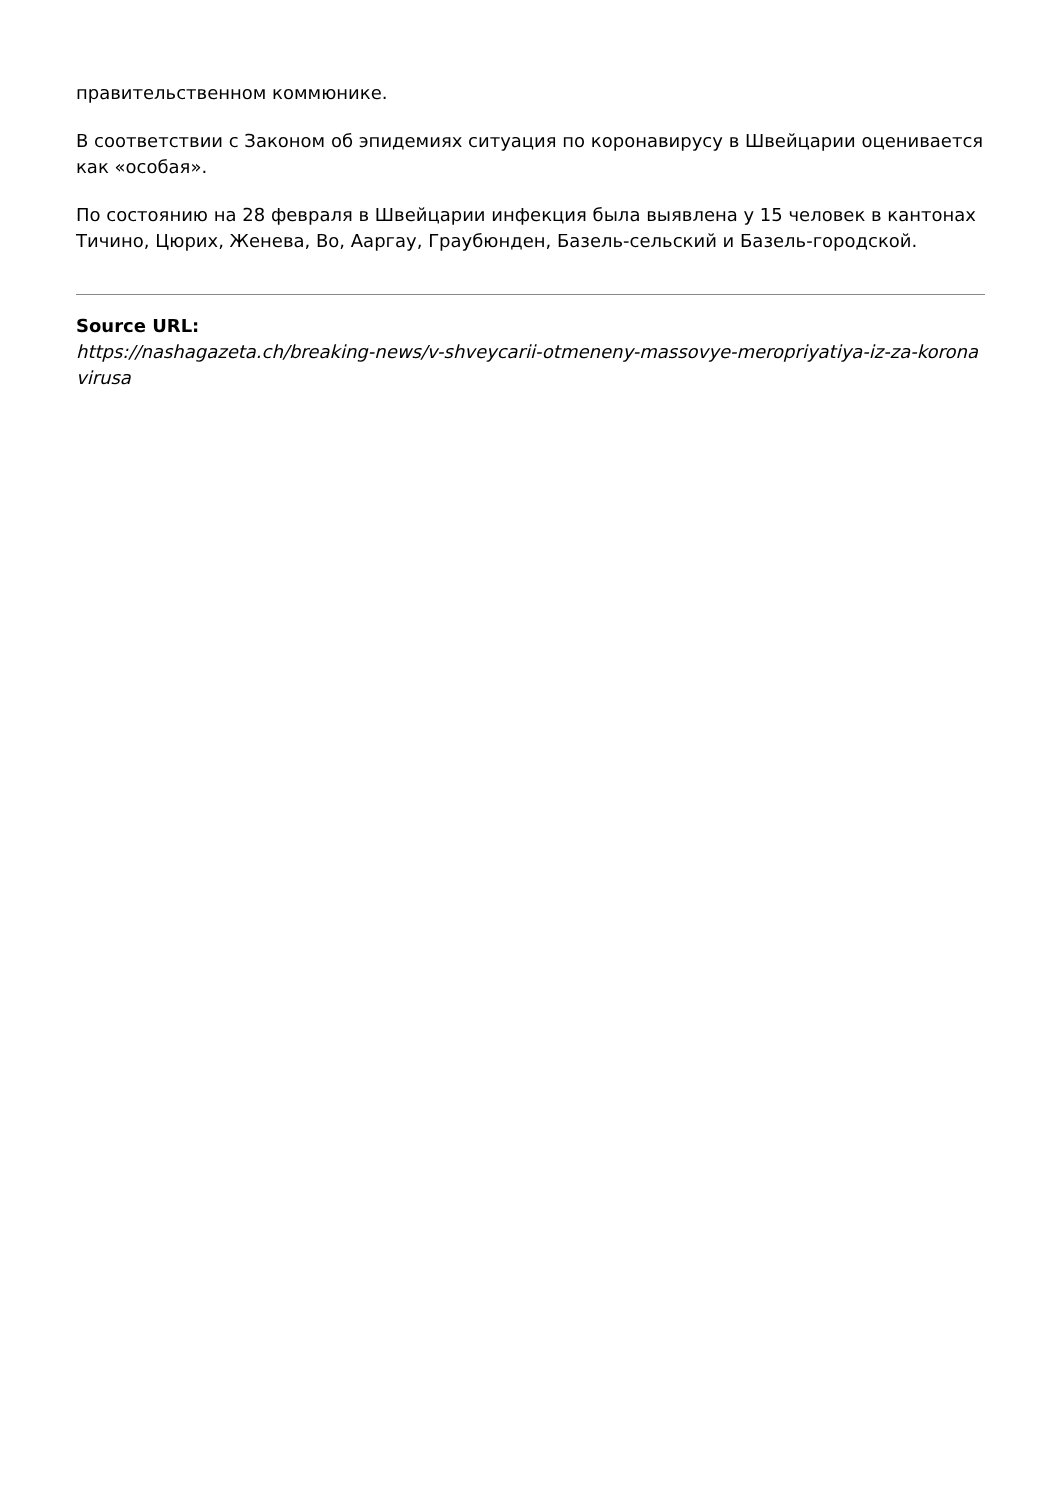правительственном коммюнике.
В соответствии с Законом об эпидемиях ситуация по коронавирусу в Швейцарии оценивается как «особая».
По состоянию на 28 февраля в Швейцарии инфекция была выявлена у 15 человек в кантонах Тичино, Цюрих, Женева, Во, Ааргау, Граубюнден, Базель-сельский и Базель-городской.
Source URL:
https://nashagazeta.ch/breaking-news/v-shveycarii-otmeneny-massovye-meropriyatiya-iz-za-koronavirusa